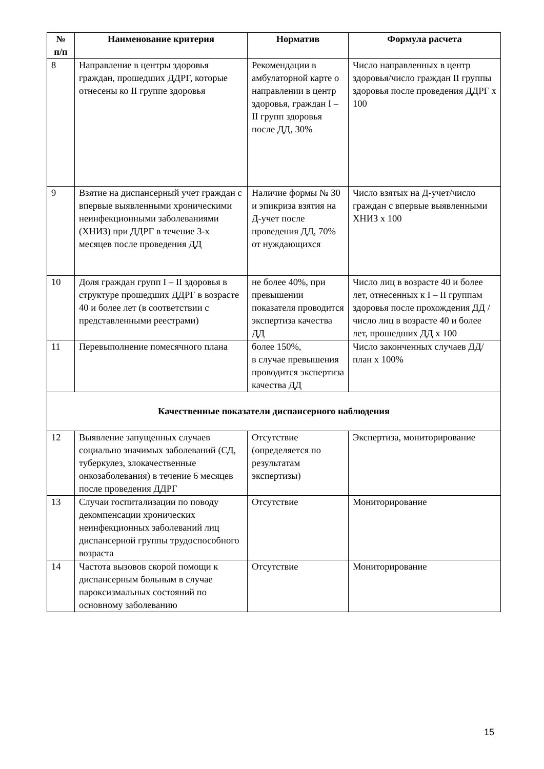| № п/п | Наименование критерия | Норматив | Формула расчета |
| --- | --- | --- | --- |
| 8 | Направление в центры здоровья граждан, прошедших ДДРГ, которые отнесены ко II группе здоровья | Рекомендации в амбулаторной карте о направлении в центр здоровья, граждан I – II групп здоровья после ДД, 30% | Число направленных в центр здоровья/число граждан II группы здоровья после проведения ДДРГ х 100 |
| 9 | Взятие на диспансерный учет граждан с впервые выявленными хроническими неинфекционными заболеваниями (ХНИЗ) при ДДРГ в течение 3-х месяцев после проведения ДД | Наличие формы № 30 и эпикриза взятия на Д-учет после проведения ДД, 70% от нуждающихся | Число взятых на Д-учет/число граждан с впервые выявленными ХНИЗ х 100 |
| 10 | Доля граждан групп I – II здоровья в структуре прошедших ДДРГ в возрасте 40 и более лет (в соответствии с представленными реестрами) | не более 40%, при превышении показателя проводится экспертиза качества ДД | Число лиц в возрасте 40 и более лет, отнесенных к I – II группам здоровья после прохождения ДД / число лиц в возрасте 40 и более лет, прошедших ДД х 100 |
| 11 | Перевыполнение помесячного плана | более 150%, в случае превышения проводится экспертиза качества ДД | Число законченных случаев ДД/ план х 100% |
| Качественные показатели диспансерного наблюдения | | | |
| 12 | Выявление запущенных случаев социально значимых заболеваний (СД, туберкулез, злокачественные онкозаболевания) в течение 6 месяцев после проведения ДДРГ | Отсутствие (определяется по результатам экспертизы) | Экспертиза, мониторирование |
| 13 | Случаи госпитализации по поводу декомпенсации хронических неинфекционных заболеваний лиц диспансерной группы трудоспособного возраста | Отсутствие | Мониторирование |
| 14 | Частота вызовов скорой помощи к диспансерным больным в случае пароксизмальных состояний по основному заболеванию | Отсутствие | Мониторирование |
15